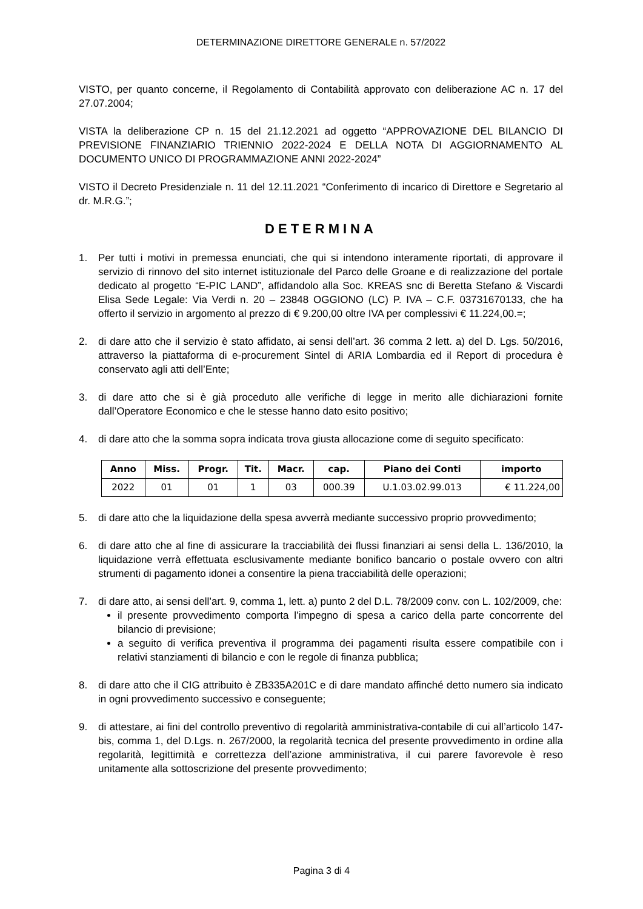DETERMINAZIONE DIRETTORE GENERALE n. 57/2022
VISTO, per quanto concerne, il Regolamento di Contabilità approvato con deliberazione AC n. 17 del 27.07.2004;
VISTA la deliberazione CP n. 15 del 21.12.2021 ad oggetto “APPROVAZIONE DEL BILANCIO DI PREVISIONE FINANZIARIO TRIENNIO 2022-2024 E DELLA NOTA DI AGGIORNAMENTO AL DOCUMENTO UNICO DI PROGRAMMAZIONE ANNI 2022-2024”
VISTO il Decreto Presidenziale n. 11 del 12.11.2021 “Conferimento di incarico di Direttore e Segretario al dr. M.R.G.”;
DETERMINA
1. Per tutti i motivi in premessa enunciati, che qui si intendono interamente riportati, di approvare il servizio di rinnovo del sito internet istituzionale del Parco delle Groane e di realizzazione del portale dedicato al progetto “E-PIC LAND”, affidandolo alla Soc. KREAS snc di Beretta Stefano & Viscardi Elisa Sede Legale: Via Verdi n. 20 – 23848 OGGIONO (LC) P. IVA – C.F. 03731670133, che ha offerto il servizio in argomento al prezzo di € 9.200,00 oltre IVA per complessivi € 11.224,00.=;
2. di dare atto che il servizio è stato affidato, ai sensi dell’art. 36 comma 2 lett. a) del D. Lgs. 50/2016, attraverso la piattaforma di e-procurement Sintel di ARIA Lombardia ed il Report di procedura è conservato agli atti dell’Ente;
3. di dare atto che si è già proceduto alle verifiche di legge in merito alle dichiarazioni fornite dall’Operatore Economico e che le stesse hanno dato esito positivo;
4. di dare atto che la somma sopra indicata trova giusta allocazione come di seguito specificato:
| Anno | Miss. | Progr. | Tit. | Macr. | cap. | Piano dei Conti | importo |
| --- | --- | --- | --- | --- | --- | --- | --- |
| 2022 | 01 | 01 | 1 | 03 | 000.39 | U.1.03.02.99.013 | € 11.224,00 |
5. di dare atto che la liquidazione della spesa avverrà mediante successivo proprio provvedimento;
6. di dare atto che al fine di assicurare la tracciabilità dei flussi finanziari ai sensi della L. 136/2010, la liquidazione verrà effettuata esclusivamente mediante bonifico bancario o postale ovvero con altri strumenti di pagamento idonei a consentire la piena tracciabilità delle operazioni;
7. di dare atto, ai sensi dell’art. 9, comma 1, lett. a) punto 2 del D.L. 78/2009 conv. con L. 102/2009, che:
il presente provvedimento comporta l’impegno di spesa a carico della parte concorrente del bilancio di previsione;
a seguito di verifica preventiva il programma dei pagamenti risulta essere compatibile con i relativi stanziamenti di bilancio e con le regole di finanza pubblica;
8. di dare atto che il CIG attribuito è ZB335A201C e di dare mandato affinché detto numero sia indicato in ogni provvedimento successivo e conseguente;
9. di attestare, ai fini del controllo preventivo di regolarità amministrativa-contabile di cui all’articolo 147-bis, comma 1, del D.Lgs. n. 267/2000, la regolarità tecnica del presente provvedimento in ordine alla regolarità, legittimità e correttezza dell’azione amministrativa, il cui parere favorevole è reso unitamente alla sottoscrizione del presente provvedimento;
Pagina 3 di 4